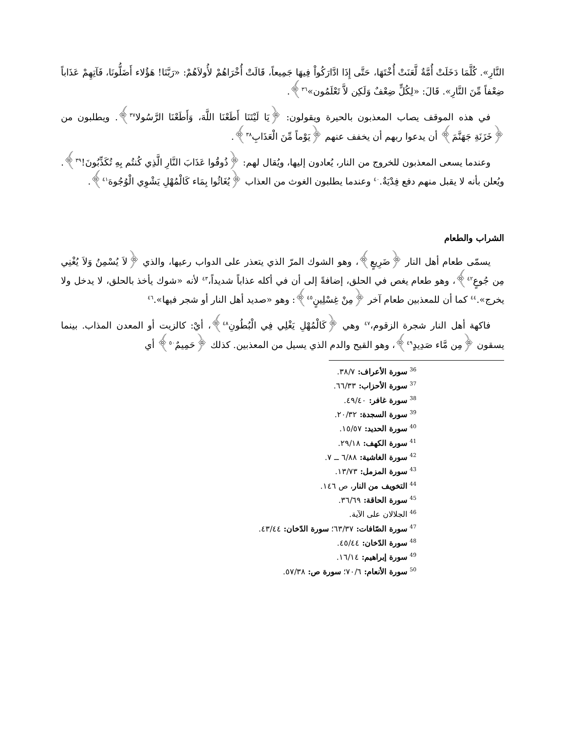النَّارِ». كُلَّمَا دَخَلَتْ أُمَّةٌ لَّعَنَتْ أُخْتَهَا، حَتَّى إِذَا ادَّارَكُواْ فِيهَا جَمِيعاً، قَالَتْ أُخْرَاهُمْ لأُولاَهُمْ: «رَبَّنَا! هَؤُلاء أَضَلُّونَا، فَآتِهِمْ عَذَاباً ضِعْفاً مِّنَ النَّارِ». قَالَ: «لِكُلٍّ ضِعْفٌ وَلَكِن لاَّ تَعْلَمُون»<sup>٣٦</sup>﴾.
في هذه الموقف يصاب المعذبون بالحيرة ويقولون: ﴿يَا لَيْتَنَا أَطَعْنَا اللَّهَ، وَأَطَعْنَا الرَّسُولا<sup>٣٧</sup>﴾. ويطلبون من ﴿خَزَنَةِ جَهَنَّمَ﴾ أن يدعوا ربهم أن يخفف عنهم ﴿يَوْماً مِّنَ الْعَذَابِ<sup>٣٨</sup>﴾.
وعندما يسعى المعذبون للخروج من النار، يُعادون إليها، ويُقال لهم: ﴿ذُوقُوا عَذَابَ النَّارِ الَّذِي كُنتُم بِهِ تُكَذِّبُونَ!<sup>٣٩</sup>﴾. ويُعلن بأنه لا يقبل منهم دفع فِدْيَةٌ.<sup>٤٠</sup> وعندما يطلبون الغوث من العذاب ﴿يُغَاثُوا بِمَاء كَالْمُهْلِ يَشْوِي الْوُجُوهَ<sup>٤١</sup>﴾.
الشراب والطعام
يسمّى طعام أهل النار ﴿ضَرِيعٍ﴾، وهو الشوك المرّ الذي يتعذر على الدواب رعيها، والذي ﴿لاَ يُسْمِنُ وَلاَ يُغْنِي مِن جُوعٍ<sup>٤٢</sup>﴾، وهو طعام يغص في الحلق، إضافةً إلى أن في أكله عذاباً شديداً،<sup>٤٣</sup> لأنه «شوك يأخذ بالحلق، لا يدخل ولا يخرج».<sup>٤٤</sup> كما أن للمعذبين طعام آخر ﴿مِنْ غِسْلِينٍ<sup>٤٥</sup>﴾: وهو «صديد أهل النار أو شجر فيها».<sup>٤٦</sup>
فاكهة أهل النار شجرة الزقوم،<sup>٤٧</sup> وهي ﴿كَالْمُهْلِ يَغْلِي فِي الْبُطُونِ<sup>٤٨</sup>﴾، أيْ: كالزيت أو المعدن المذاب. بينما يسقون ﴿مِن مَّاء صَدِيدٍ<sup>٤٩</sup>﴾، وهو القيح والدم الذي يسيل من المعذبين. كذلك ﴿حَمِيمٌ<sup>٥٠</sup>﴾ أي
<sup>36</sup> سورة الأعراف: ٣٨/٧.
<sup>37</sup> سورة الأحزاب: ٦٦/٣٣.
<sup>38</sup> سورة غافر: ٤٩/٤٠.
<sup>39</sup> سورة السجدة: ٢٠/٣٢.
<sup>40</sup> سورة الحديد: ١٥/٥٧.
<sup>41</sup> سورة الكهف: ٢٩/١٨.
<sup>42</sup> سورة الغاشية: ٦/٨٨ ــ ٧.
<sup>43</sup> سورة المزمل: ١٣/٧٣.
<sup>44</sup> التخويف من النار، ص ١٤٦.
<sup>45</sup> سورة الحاقة: ٣٦/٦٩.
<sup>46</sup> الجلالان على الآية.
<sup>47</sup> سورة الصّافات: ٦٣/٣٧؛ سورة الدّخان: ٤٣/٤٤.
<sup>48</sup> سورة الدّخان: ٤٥/٤٤.
<sup>49</sup> سورة إبراهيم: ١٦/١٤.
<sup>50</sup> سورة الأنعام: ٧٠/٦؛ سورة ص: ٥٧/٣٨.